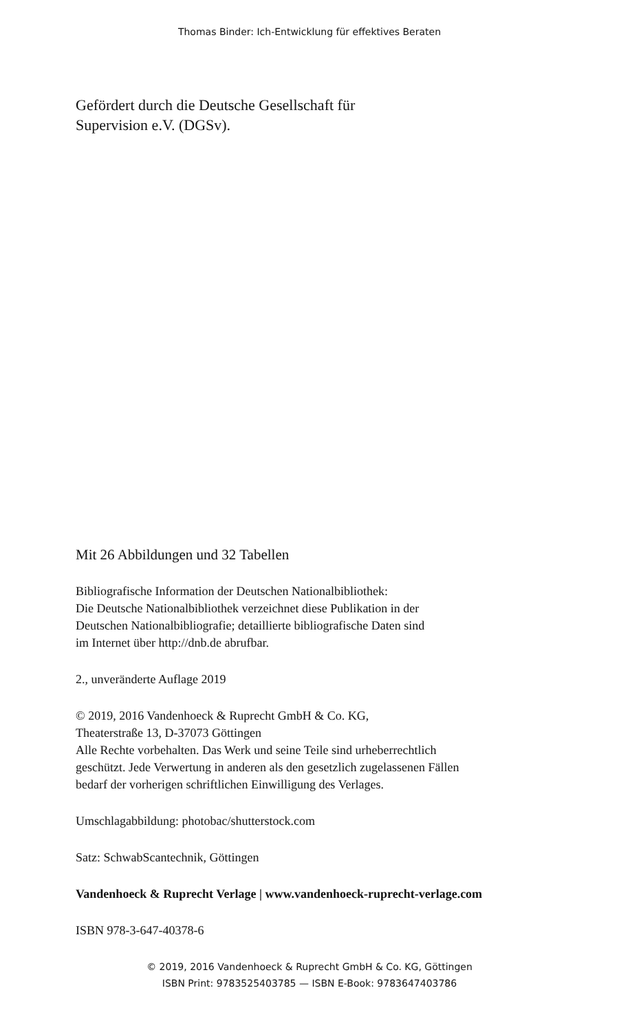Thomas Binder: Ich-Entwicklung für effektives Beraten
Gefördert durch die Deutsche Gesellschaft für
Supervision e.V. (DGSv).
Mit 26 Abbildungen und 32 Tabellen
Bibliografische Information der Deutschen Nationalbibliothek:
Die Deutsche Nationalbibliothek verzeichnet diese Publikation in der
Deutschen Nationalbibliografie; detaillierte bibliografische Daten sind
im Internet über http://dnb.de abrufbar.
2., unveränderte Auflage 2019
© 2019, 2016 Vandenhoeck & Ruprecht GmbH & Co. KG,
Theaterstraße 13, D-37073 Göttingen
Alle Rechte vorbehalten. Das Werk und seine Teile sind urheberrechtlich
geschützt. Jede Verwertung in anderen als den gesetzlich zugelassenen Fällen
bedarf der vorherigen schriftlichen Einwilligung des Verlages.
Umschlagabbildung: photobac/shutterstock.com
Satz: SchwabScantechnik, Göttingen
Vandenhoeck & Ruprecht Verlage | www.vandenhoeck-ruprecht-verlage.com
ISBN 978-3-647-40378-6
© 2019, 2016 Vandenhoeck & Ruprecht GmbH & Co. KG, Göttingen
ISBN Print: 9783525403785 — ISBN E-Book: 9783647403786